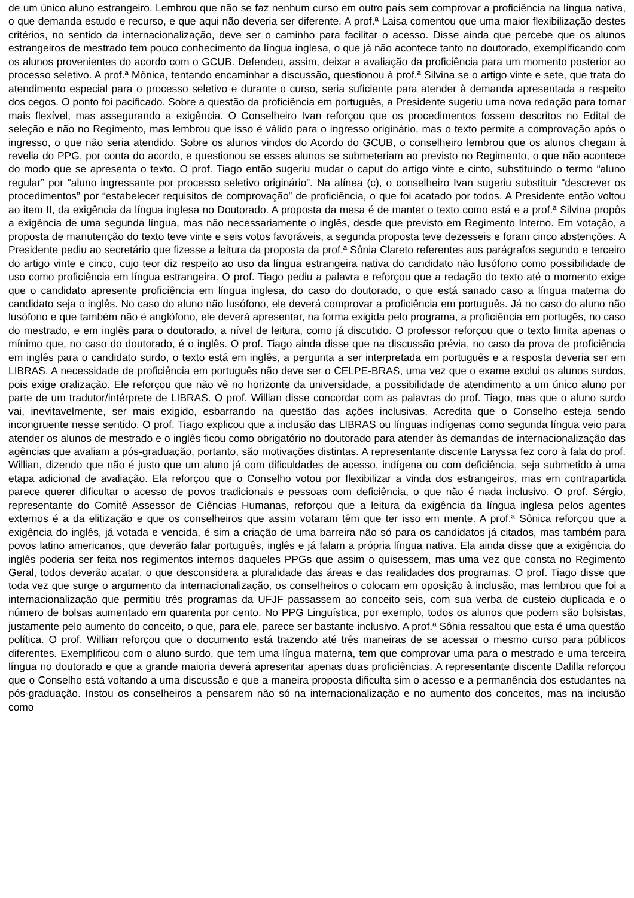de um único aluno estrangeiro. Lembrou que não se faz nenhum curso em outro país sem comprovar a proficiência na língua nativa, o que demanda estudo e recurso, e que aqui não deveria ser diferente. A prof.ª Laisa comentou que uma maior flexibilização destes critérios, no sentido da internacionalização, deve ser o caminho para facilitar o acesso. Disse ainda que percebe que os alunos estrangeiros de mestrado tem pouco conhecimento da língua inglesa, o que já não acontece tanto no doutorado, exemplificando com os alunos provenientes do acordo com o GCUB. Defendeu, assim, deixar a avaliação da proficiência para um momento posterior ao processo seletivo. A prof.ª Mônica, tentando encaminhar a discussão, questionou à prof.ª Silvina se o artigo vinte e sete, que trata do atendimento especial para o processo seletivo e durante o curso, seria suficiente para atender à demanda apresentada a respeito dos cegos. O ponto foi pacificado. Sobre a questão da proficiência em português, a Presidente sugeriu uma nova redação para tornar mais flexível, mas assegurando a exigência. O Conselheiro Ivan reforçou que os procedimentos fossem descritos no Edital de seleção e não no Regimento, mas lembrou que isso é válido para o ingresso originário, mas o texto permite a comprovação após o ingresso, o que não seria atendido. Sobre os alunos vindos do Acordo do GCUB, o conselheiro lembrou que os alunos chegam à revelia do PPG, por conta do acordo, e questionou se esses alunos se submeteriam ao previsto no Regimento, o que não acontece do modo que se apresenta o texto. O prof. Tiago então sugeriu mudar o caput do artigo vinte e cinto, substituindo o termo “aluno regular” por “aluno ingressante por processo seletivo originário”. Na alínea (c), o conselheiro Ivan sugeriu substituir “descrever os procedimentos” por “estabelecer requisitos de comprovação” de proficiência, o que foi acatado por todos. A Presidente então voltou ao item II, da exigência da língua inglesa no Doutorado. A proposta da mesa é de manter o texto como está e a prof.ª Silvina propôs a exigência de uma segunda língua, mas não necessariamente o inglês, desde que previsto em Regimento Interno. Em votação, a proposta de manutenção do texto teve vinte e seis votos favoráveis, a segunda proposta teve dezesseis e foram cinco abstenções. A Presidente pediu ao secretário que fizesse a leitura da proposta da prof.ª Sônia Clareto referentes aos parágrafos segundo e terceiro do artigo vinte e cinco, cujo teor diz respeito ao uso da língua estrangeira nativa do candidato não lusófono como possibilidade de uso como proficiência em língua estrangeira. O prof. Tiago pediu a palavra e reforçou que a redação do texto até o momento exige que o candidato apresente proficiência em língua inglesa, do caso do doutorado, o que está sanado caso a língua materna do candidato seja o inglês. No caso do aluno não lusófono, ele deverá comprovar a proficiência em português. Já no caso do aluno não lusófono e que também não é anglófono, ele deverá apresentar, na forma exigida pelo programa, a proficiência em portugês, no caso do mestrado, e em inglês para o doutorado, a nível de leitura, como já discutido. O professor reforçou que o texto limita apenas o mínimo que, no caso do doutorado, é o inglês. O prof. Tiago ainda disse que na discussão prévia, no caso da prova de proficiência em inglês para o candidato surdo, o texto está em inglês, a pergunta a ser interpretada em português e a resposta deveria ser em LIBRAS. A necessidade de proficiência em português não deve ser o CELPE-BRAS, uma vez que o exame exclui os alunos surdos, pois exige oralização. Ele reforçou que não vê no horizonte da universidade, a possibilidade de atendimento a um único aluno por parte de um tradutor/intérprete de LIBRAS. O prof. Willian disse concordar com as palavras do prof. Tiago, mas que o aluno surdo vai, inevitavelmente, ser mais exigido, esbarrando na questão das ações inclusivas. Acredita que o Conselho esteja sendo incongruente nesse sentido. O prof. Tiago explicou que a inclusão das LIBRAS ou línguas indígenas como segunda língua veio para atender os alunos de mestrado e o inglês ficou como obrigatório no doutorado para atender às demandas de internacionalização das agências que avaliam a pós-graduação, portanto, são motivações distintas. A representante discente Laryssa fez coro à fala do prof. Willian, dizendo que não é justo que um aluno já com dificuldades de acesso, indígena ou com deficiência, seja submetido à uma etapa adicional de avaliação. Ela reforçou que o Conselho votou por flexibilizar a vinda dos estrangeiros, mas em contrapartida parece querer dificultar o acesso de povos tradicionais e pessoas com deficiência, o que não é nada inclusivo. O prof. Sérgio, representante do Comitê Assessor de Ciências Humanas, reforçou que a leitura da exigência da língua inglesa pelos agentes externos é a da elitização e que os conselheiros que assim votaram têm que ter isso em mente. A prof.ª Sônica reforçou que a exigência do inglês, já votada e vencida, é sim a criação de uma barreira não só para os candidatos já citados, mas também para povos latino americanos, que deverão falar português, inglês e já falam a própria língua nativa. Ela ainda disse que a exigência do inglês poderia ser feita nos regimentos internos daqueles PPGs que assim o quisessem, mas uma vez que consta no Regimento Geral, todos deverão acatar, o que desconsidera a pluralidade das áreas e das realidades dos programas. O prof. Tiago disse que toda vez que surge o argumento da internacionalização, os conselheiros o colocam em oposição à inclusão, mas lembrou que foi a internacionalização que permitiu três programas da UFJF passassem ao conceito seis, com sua verba de custeio duplicada e o número de bolsas aumentado em quarenta por cento. No PPG Linguística, por exemplo, todos os alunos que podem são bolsistas, justamente pelo aumento do conceito, o que, para ele, parece ser bastante inclusivo. A prof.ª Sônia ressaltou que esta é uma questão política. O prof. Willian reforçou que o documento está trazendo até três maneiras de se acessar o mesmo curso para públicos diferentes. Exemplificou com o aluno surdo, que tem uma língua materna, tem que comprovar uma para o mestrado e uma terceira língua no doutorado e que a grande maioria deverá apresentar apenas duas proficiências. A representante discente Dalilla reforçou que o Conselho está voltando a uma discussão e que a maneira proposta dificulta sim o acesso e a permanência dos estudantes na pós-graduação. Instou os conselheiros a pensarem não só na internacionalização e no aumento dos conceitos, mas na inclusão como